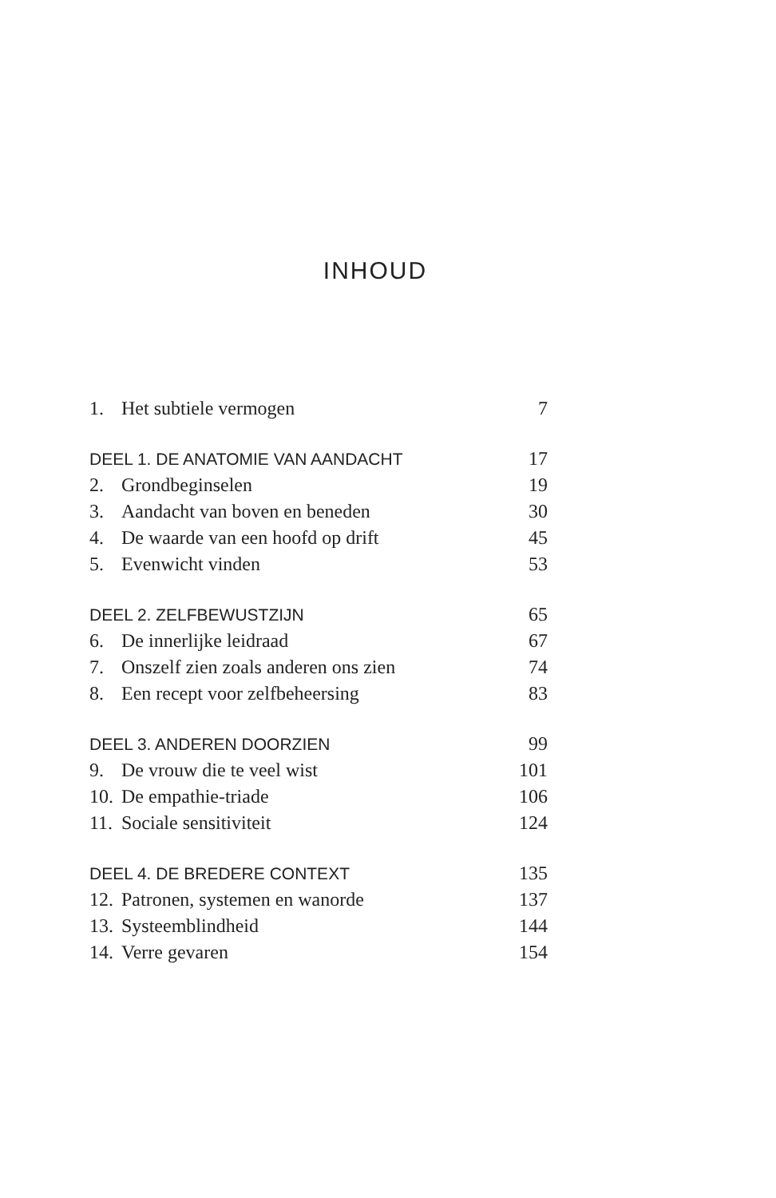INHOUD
1. Het subtiele vermogen 7
DEEL 1. DE ANATOMIE VAN AANDACHT 17
2. Grondbeginselen 19
3. Aandacht van boven en beneden 30
4. De waarde van een hoofd op drift 45
5. Evenwicht vinden 53
DEEL 2. ZELFBEWUSTZIJN 65
6. De innerlijke leidraad 67
7. Onszelf zien zoals anderen ons zien 74
8. Een recept voor zelfbeheersing 83
DEEL 3. ANDEREN DOORZIEN 99
9. De vrouw die te veel wist 101
10. De empathie-triade 106
11. Sociale sensitiviteit 124
DEEL 4. DE BREDERE CONTEXT 135
12. Patronen, systemen en wanorde 137
13. Systeemblindheid 144
14. Verre gevaren 154